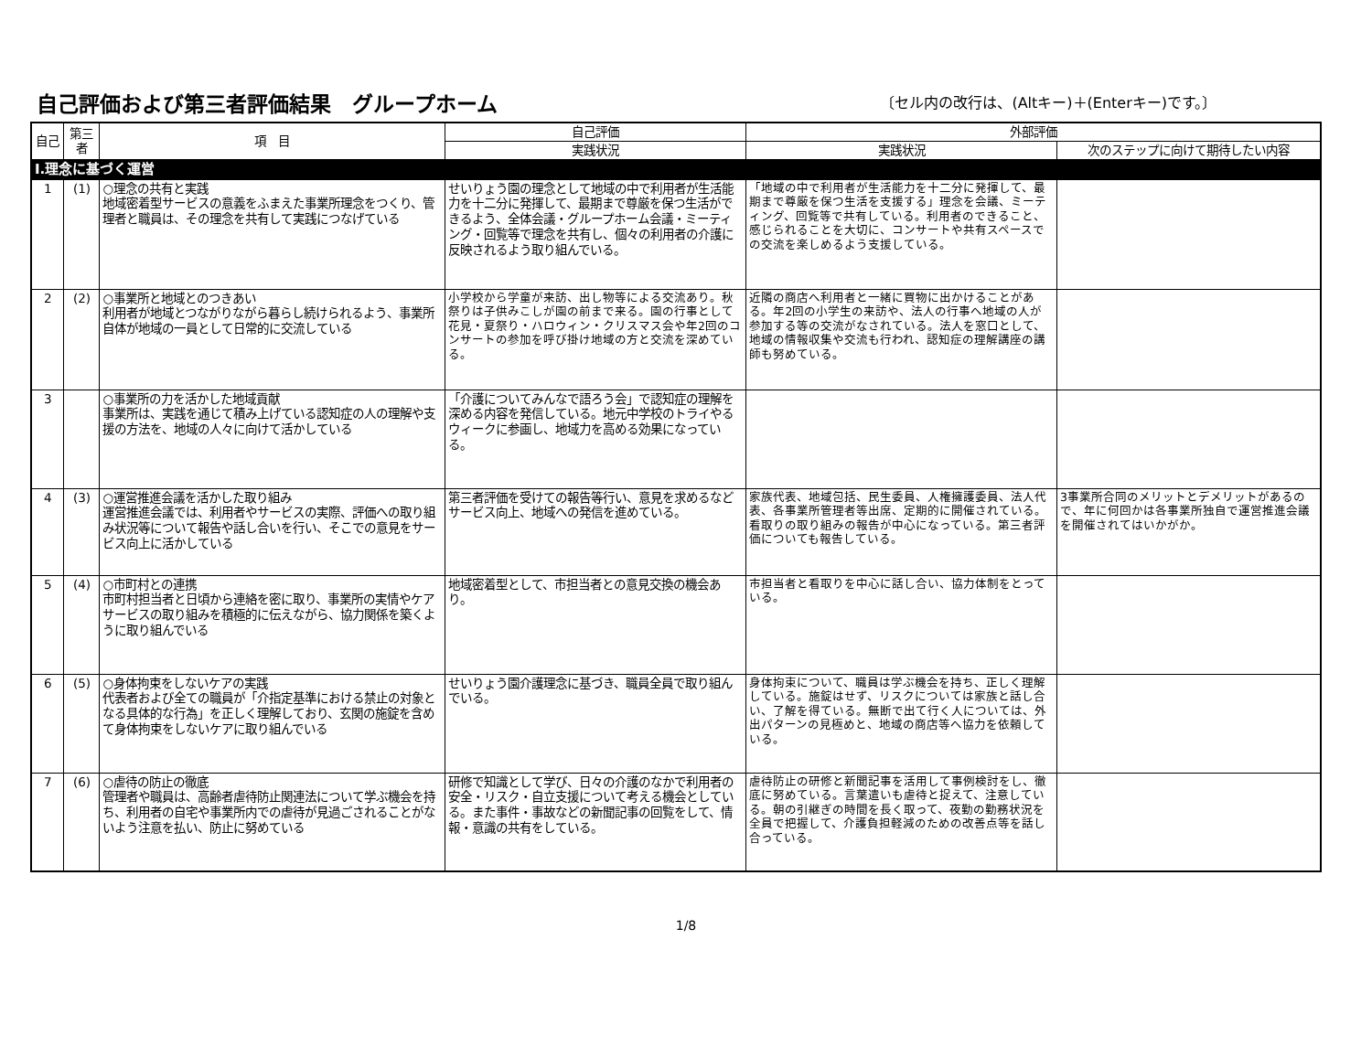自己評価および第三者評価結果　グループホーム
〔セル内の改行は、(Altキー)＋(Enterキー)です。〕
| 自己 | 第三者 | 項 目 | 自己評価 | 外部評価 | |
| --- | --- | --- | --- | --- | --- |
| | | | 実践状況 | 実践状況 | 次のステップに向けて期待したい内容 |
| Ⅰ.理念に基づく運営 | | | | | |
| 1 | (1) | ○理念の共有と実践 地域密着型サービスの意義をふまえた事業所理念をつくり、管理者と職員は、その理念を共有して実践につなげている | せいりょう園の理念として地域の中で利用者が生活能力を十二分に発揮して、最期まで尊厳を保つ生活ができるよう、全体会議・グループホーム会議・ミーティング・回覧等で理念を共有し、個々の利用者の介護に反映されるよう取り組んでいる。 | 「地域の中で利用者が生活能力を十二分に発揮して、最期まで尊厳を保つ生活を支援する」理念を会議、ミーティング、回覧等で共有している。利用者のできること、感じられることを大切に、コンサートや共有スペースでの交流を楽しめるよう支援している。 | |
| 2 | (2) | ○事業所と地域とのつきあい 利用者が地域とつながりながら暮らし続けられるよう、事業所自体が地域の一員として日常的に交流している | 小学校から学童が来訪、出し物等による交流あり。秋祭りは子供みこしが園の前まで来る。園の行事として花見・夏祭り・ハロウィン・クリスマス会や年2回のコンサートの参加を呼び掛け地域の方と交流を深めている。 | 近隣の商店へ利用者と一緒に買物に出かけることがある。年2回の小学生の来訪や、法人の行事へ地域の人が参加する等の交流がなされている。法人を窓口として、地域の情報収集や交流も行われ、認知症の理解講座の講師も努めている。 | |
| 3 | | ○事業所の力を活かした地域貢献 事業所は、実践を通じて積み上げている認知症の人の理解や支援の方法を、地域の人々に向けて活かしている | 「介護についてみんなで語ろう会」で認知症の理解を深める内容を発信している。地元中学校のトライやるウィークに参画し、地域力を高める効果になっている。 | | |
| 4 | (3) | ○運営推進会議を活かした取り組み 運営推進会議では、利用者やサービスの実際、評価への取り組み状況等について報告や話し合いを行い、そこでの意見をサービス向上に活かしている | 第三者評価を受けての報告等行い、意見を求めるなどサービス向上、地域への発信を進めている。 | 家族代表、地域包括、民生委員、人権擁護委員、法人代表、各事業所管理者等出席、定期的に開催されている。看取りの取り組みの報告が中心になっている。第三者評価についても報告している。 | 3事業所合同のメリットとデメリットがあるので、年に何回かは各事業所独自で運営推進会議を開催されてはいかがか。 |
| 5 | (4) | ○市町村との連携 市町村担当者と日頃から連絡を密に取り、事業所の実情やケアサービスの取り組みを積極的に伝えながら、協力関係を築くように取り組んでいる | 地域密着型として、市担当者との意見交換の機会あり。 | 市担当者と看取りを中心に話し合い、協力体制をとっている。 | |
| 6 | (5) | ○身体拘束をしないケアの実践 代表者および全ての職員が「介指定基準における禁止の対象となる具体的な行為」を正しく理解しており、玄関の施錠を含めて身体拘束をしないケアに取り組んでいる | せいりょう園介護理念に基づき、職員全員で取り組んでいる。 | 身体拘束について、職員は学ぶ機会を持ち、正しく理解している。施錠はせず、リスクについては家族と話し合い、了解を得ている。無断で出て行く人については、外出パターンの見極めと、地域の商店等へ協力を依頼している。 | |
| 7 | (6) | ○虐待の防止の徹底 管理者や職員は、高齢者虐待防止関連法について学ぶ機会を持ち、利用者の自宅や事業所内での虐待が見過ごされることがないよう注意を払い、防止に努めている | 研修で知識として学び、日々の介護のなかで利用者の安全・リスク・自立支援について考える機会としている。また事件・事故などの新聞記事の回覧をして、情報・意識の共有をしている。 | 虐待防止の研修と新聞記事を活用して事例検討をし、徹底に努めている。言葉遣いも虐待と捉えて、注意している。朝の引継ぎの時間を長く取って、夜勤の勤務状況を全員で把握して、介護負担軽減のための改善点等を話し合っている。 | |
1/8